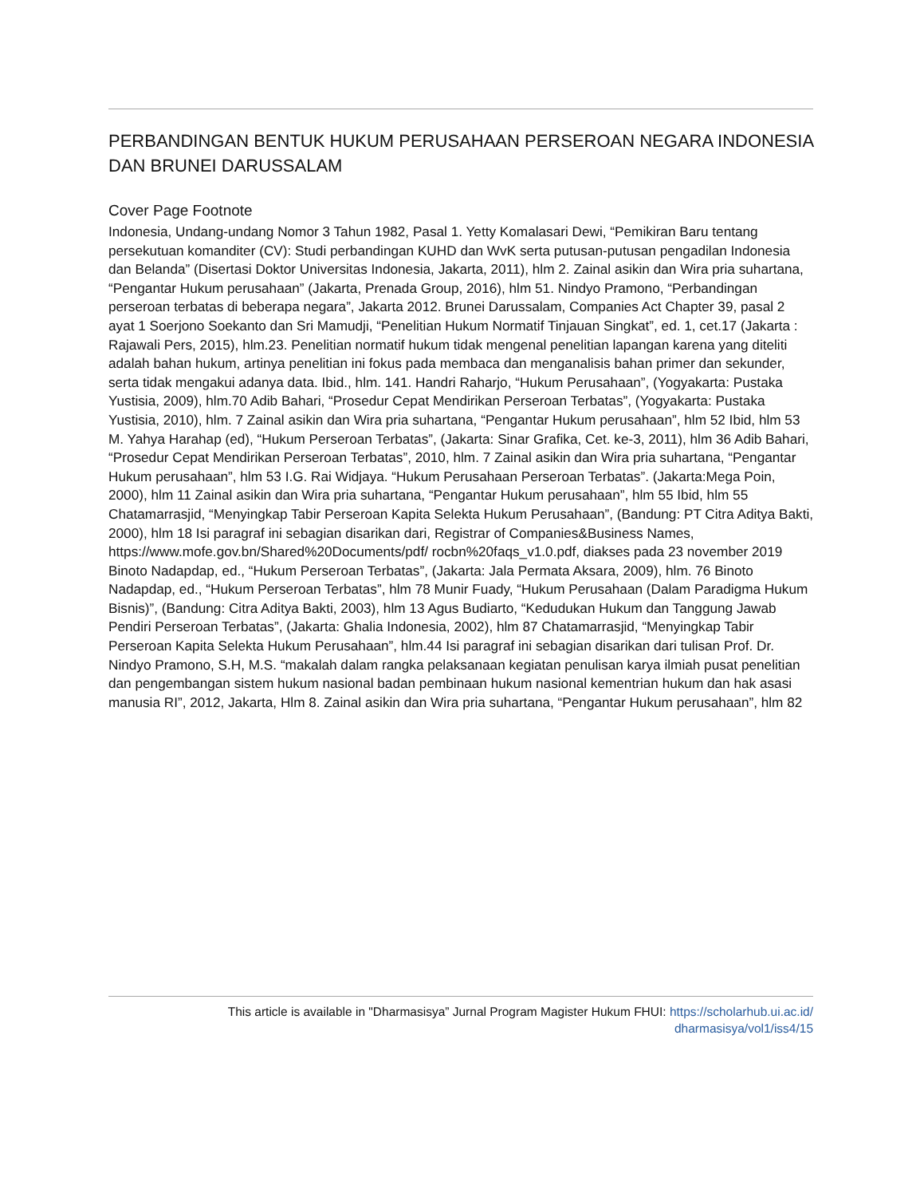PERBANDINGAN BENTUK HUKUM PERUSAHAAN PERSEROAN NEGARA INDONESIA DAN BRUNEI DARUSSALAM
Cover Page Footnote
Indonesia, Undang-undang Nomor 3 Tahun 1982, Pasal 1. Yetty Komalasari Dewi, “Pemikiran Baru tentang persekutuan komanditer (CV): Studi perbandingan KUHD dan WvK serta putusan-putusan pengadilan Indonesia dan Belanda” (Disertasi Doktor Universitas Indonesia, Jakarta, 2011), hlm 2. Zainal asikin dan Wira pria suhartana, “Pengantar Hukum perusahaan” (Jakarta, Prenada Group, 2016), hlm 51. Nindyo Pramono, “Perbandingan perseroan terbatas di beberapa negara”, Jakarta 2012. Brunei Darussalam, Companies Act Chapter 39, pasal 2 ayat 1 Soerjono Soekanto dan Sri Mamudji, “Penelitian Hukum Normatif Tinjauan Singkat”, ed. 1, cet.17 (Jakarta : Rajawali Pers, 2015), hlm.23. Penelitian normatif hukum tidak mengenal penelitian lapangan karena yang diteliti adalah bahan hukum, artinya penelitian ini fokus pada membaca dan menganalisis bahan primer dan sekunder, serta tidak mengakui adanya data. Ibid., hlm. 141. Handri Raharjo, “Hukum Perusahaan”, (Yogyakarta: Pustaka Yustisia, 2009), hlm.70 Adib Bahari, “Prosedur Cepat Mendirikan Perseroan Terbatas”, (Yogyakarta: Pustaka Yustisia, 2010), hlm. 7 Zainal asikin dan Wira pria suhartana, “Pengantar Hukum perusahaan”, hlm 52 Ibid, hlm 53 M. Yahya Harahap (ed), “Hukum Perseroan Terbatas”, (Jakarta: Sinar Grafika, Cet. ke-3, 2011), hlm 36 Adib Bahari, “Prosedur Cepat Mendirikan Perseroan Terbatas”, 2010, hlm. 7 Zainal asikin dan Wira pria suhartana, “Pengantar Hukum perusahaan”, hlm 53 I.G. Rai Widjaya. “Hukum Perusahaan Perseroan Terbatas”. (Jakarta:Mega Poin, 2000), hlm 11 Zainal asikin dan Wira pria suhartana, “Pengantar Hukum perusahaan”, hlm 55 Ibid, hlm 55 Chatamarrasjid, “Menyingkap Tabir Perseroan Kapita Selekta Hukum Perusahaan”, (Bandung: PT Citra Aditya Bakti, 2000), hlm 18 Isi paragraf ini sebagian disarikan dari, Registrar of Companies&Business Names, https://www.mofe.gov.bn/Shared%20Documents/pdf/ rocbn%20faqs_v1.0.pdf, diakses pada 23 november 2019 Binoto Nadapdap, ed., “Hukum Perseroan Terbatas”, (Jakarta: Jala Permata Aksara, 2009), hlm. 76 Binoto Nadapdap, ed., “Hukum Perseroan Terbatas”, hlm 78 Munir Fuady, “Hukum Perusahaan (Dalam Paradigma Hukum Bisnis)”, (Bandung: Citra Aditya Bakti, 2003), hlm 13 Agus Budiarto, “Kedudukan Hukum dan Tanggung Jawab Pendiri Perseroan Terbatas”, (Jakarta: Ghalia Indonesia, 2002), hlm 87 Chatamarrasjid, “Menyingkap Tabir Perseroan Kapita Selekta Hukum Perusahaan”, hlm.44 Isi paragraf ini sebagian disarikan dari tulisan Prof. Dr. Nindyo Pramono, S.H, M.S. “makalah dalam rangka pelaksanaan kegiatan penulisan karya ilmiah pusat penelitian dan pengembangan sistem hukum nasional badan pembinaan hukum nasional kementrian hukum dan hak asasi manusia RI”, 2012, Jakarta, Hlm 8. Zainal asikin dan Wira pria suhartana, “Pengantar Hukum perusahaan”, hlm 82
This article is available in "Dharmasisya” Jurnal Program Magister Hukum FHUI: https://scholarhub.ui.ac.id/
dharmasisya/vol1/iss4/15